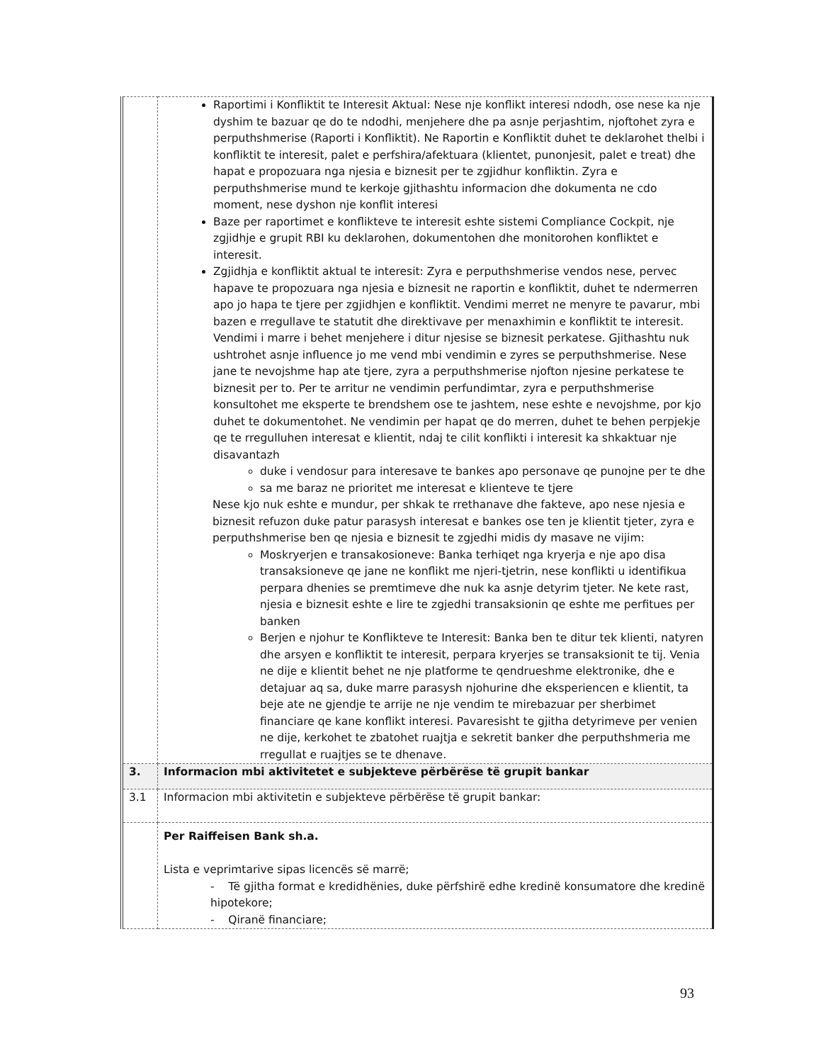| | Raportimi i Konfliktit te Interesit Aktual: Nese nje konflikt interesi ndodh, ose nese ka nje dyshim te bazuar qe do te ndodhi, menjehere dhe pa asnje perjashtim, njoftohet zyra e perputhshmerise (Raporti i Konfliktit). Ne Raportin e Konfliktit duhet te deklarohet thelbi i konfliktit te interesit, palet e perfshira/afektuara (klientet, punonjesit, palet e treat) dhe hapat e propozuara nga njesia e biznesit per te zgjidhur konfliktin. Zyra e perputhshmerise mund te kerkoje gjithashtu informacion dhe dokumenta ne cdo moment, nese dyshon nje konflit interesi Baze per raportimet e konflikteve te interesit eshte sistemi Compliance Cockpit, nje zgjidhje e grupit RBI ku deklarohen, dokumentohen dhe monitorohen konfliktet e interesit. Zgjidhja e konfliktit aktual te interesit: Zyra e perputhshmerise vendos nese, pervec hapave te propozuara nga njesia e biznesit ne raportin e konfliktit, duhet te ndermerren apo jo hapa te tjere per zgjidhjen e konfliktit. Vendimi merret ne menyre te pavarur, mbi bazen e rregullave te statutit dhe direktivave per menaxhimin e konfliktit te interesit. Vendimi i marre i behet menjehere i ditur njesise se biznesit perkatese. Gjithashtu nuk ushtrohet asnje influence jo me vend mbi vendimin e zyres se perputhshmerise. Nese jane te nevojshme hap ate tjere, zyra a perputhshmerise njofton njesine perkatese te biznesit per to. Per te arritur ne vendimin perfundimtar, zyra e perputhshmerise konsultohet me eksperte te brendshem ose te jashtem, nese eshte e nevojshme, por kjo duhet te dokumentohet. Ne vendimin per hapat qe do merren, duhet te behen perpjekje qe te rregulluhen interesat e klientit, ndaj te cilit konflikti i interesit ka shkaktuar nje disavantazh duke i vendosur para interesave te bankes apo personave qe punojne per te dhe sa me baraz ne prioritet me interesat e klienteve te tjere Nese kjo nuk eshte e mundur, per shkak te rrethanave dhe fakteve, apo nese njesia e biznesit refuzon duke patur parasysh interesat e bankes ose ten je klientit tjeter, zyra e perputhshmerise ben qe njesia e biznesit te zgjedhi midis dy masave ne vijim: Moskryerjen e transakosioneve: Banka terhiqet nga kryerja e nje apo disa transaksioneve qe jane ne konflikt me njeri-tjetrin, nese konflikti u identifikua perpara dhenies se premtimeve dhe nuk ka asnje detyrim tjeter. Ne kete rast, njesia e biznesit eshte e lire te zgjedhi transaksionin qe eshte me perfitues per banken Berjen e njohur te Konflikteve te Interesit: Banka ben te ditur tek klienti, natyren dhe arsyen e konfliktit te interesit, perpara kryerjes se transaksionit te tij. Venia ne dije e klientit behet ne nje platforme te qendrueshme elektronike, dhe e detajuar aq sa, duke marre parasysh njohurine dhe eksperiencen e klientit, ta beje ate ne gjendje te arrije ne nje vendim te mirebazuar per sherbimet financiare qe kane konflikt interesi. Pavaresisht te gjitha detyrimeve per venien ne dije, kerkohet te zbatohet ruajtja e sekretit banker dhe perputhshmeria me rregullat e ruajtjes se te dhenave. |
| 3. | Informacion mbi aktivitetet e subjekteve përbërëse të grupit bankar |
| 3.1 | Informacion mbi aktivitetin e subjekteve përbërëse të grupit bankar: |
| | Per Raiffeisen Bank sh.a. Lista e veprimtarive sipas licencës së marrë; - Të gjitha format e kredidhënies, duke përfshirë edhe kredinë konsumatore dhe kredinë hipotekore; - Qiranë financiare; |
93